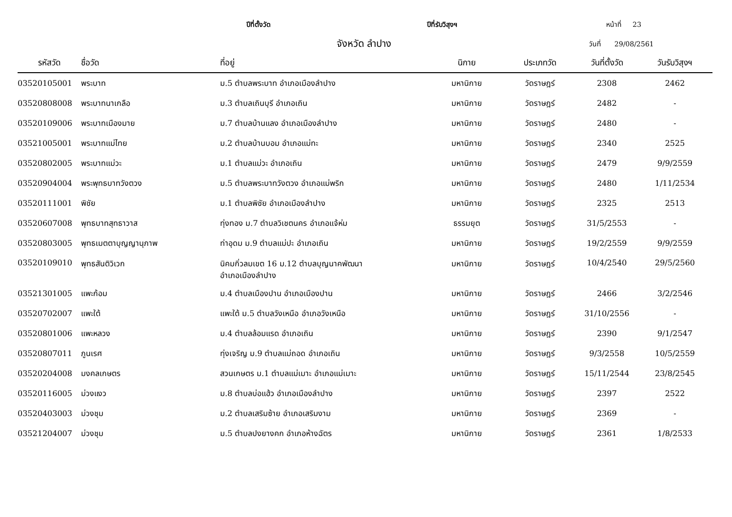ปีที่ตั้งวัด ปีที่รับวิสุงฯ หน้าที่ 23
จังหวัด ลำปาง
วันที่ 29/08/2561
| รหัสวัด | ชื่อวัด | ที่อยู่ | นิกาย | ประเภทวัด | วันที่ตั้งวัด | วันรับวิสุงฯ |
| --- | --- | --- | --- | --- | --- | --- |
| 03520105001 | พระบาท | ม.5 ตำบลพระบาท อำเภอเมืองลำปาง | มหานิกาย | วัดราษฎร์ | 2308 | 2462 |
| 03520808008 | พระบาทนาเกลือ | ม.3 ตำบลเถินบุรี อำเภอเถิน | มหานิกาย | วัดราษฎร์ | 2482 | - |
| 03520109006 | พระบาทเมืองมาย | ม.7 ตำบลบ้านแลง อำเภอเมืองลำปาง | มหานิกาย | วัดราษฎร์ | 2480 | - |
| 03521005001 | พระบาทแม่ไทย | ม.2 ตำบลบ้านบอม อำเภอแม่ทะ | มหานิกาย | วัดราษฎร์ | 2340 | 2525 |
| 03520802005 | พระบาทแม่วะ | ม.1 ตำบลแม่วะ อำเภอเถิน | มหานิกาย | วัดราษฎร์ | 2479 | 9/9/2559 |
| 03520904004 | พระพุทธบาทวังตวง | ม.5 ตำบลพระบาทวังตวง อำเภอแม่พริก | มหานิกาย | วัดราษฎร์ | 2480 | 1/11/2534 |
| 03520111001 | พิชัย | ม.1 ตำบลพิชัย อำเภอเมืองลำปาง | มหานิกาย | วัดราษฎร์ | 2325 | 2513 |
| 03520607008 | พุทธบาทสุทธาวาส | ทุ่งทอง ม.7 ตำบลวิเชตนคร อำเภอแจ้ห่ม | ธรรมยุต | วัดราษฎร์ | 31/5/2553 | - |
| 03520803005 | พุทธเมตตาบุญญานุภาพ | ท่าอุดม ม.9 ตำบลแม่ปะ อำเภอเถิน | มหานิกาย | วัดราษฎร์ | 19/2/2559 | 9/9/2559 |
| 03520109010 | พุทธสันติวิเวก | นิคมกิ่วลมเขต 16 ม.12 ตำบลบุญนาคพัฒนา อำเภอเมืองลำปาง | มหานิกาย | วัดราษฎร์ | 10/4/2540 | 29/5/2560 |
| 03521301005 | แพะก้อม | ม.4 ตำบลเมืองปาน อำเภอเมืองปาน | มหานิกาย | วัดราษฎร์ | 2466 | 3/2/2546 |
| 03520702007 | แพะใต้ | แพะใต้ ม.5 ตำบลวังเหนือ อำเภอวังเหนือ | มหานิกาย | วัดราษฎร์ | 31/10/2556 | - |
| 03520801006 | แพะหลวง | ม.4 ตำบลล้อมแรด อำเภอเถิน | มหานิกาย | วัดราษฎร์ | 2390 | 9/1/2547 |
| 03520807011 | ภูนเรศ | ทุ่งเจริญ ม.9 ตำบลแม่ถอด อำเภอเถิน | มหานิกาย | วัดราษฎร์ | 9/3/2558 | 10/5/2559 |
| 03520204008 | มงคลเกษตร | สวนเกษตร ม.1 ตำบลแม่เมาะ อำเภอแม่เมาะ | มหานิกาย | วัดราษฎร์ | 15/11/2544 | 23/8/2545 |
| 03520116005 | ม่วงแงว | ม.8 ตำบลบ่อแฮ้ว อำเภอเมืองลำปาง | มหานิกาย | วัดราษฎร์ | 2397 | 2522 |
| 03520403003 | ม่วงชุม | ม.2 ตำบลเสริมซ้าย อำเภอเสริมงาม | มหานิกาย | วัดราษฎร์ | 2369 | - |
| 03521204007 | ม่วงชุม | ม.5 ตำบลปงยางคก อำเภอห้างฉัตร | มหานิกาย | วัดราษฎร์ | 2361 | 1/8/2533 |